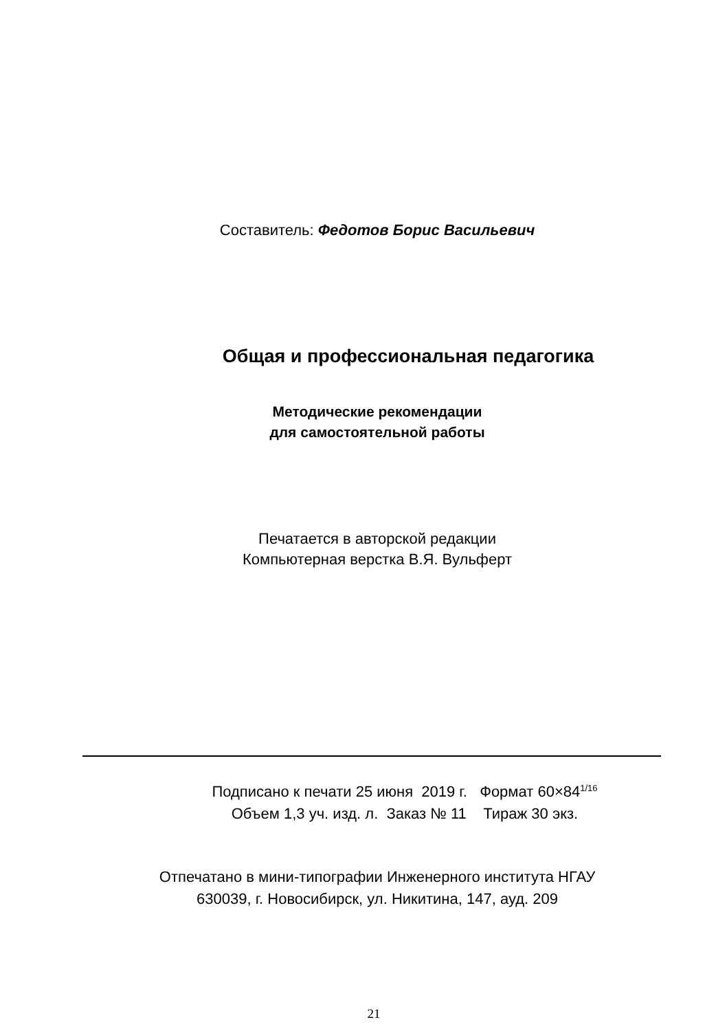Составитель: Федотов Борис Васильевич
Общая и профессиональная педагогика
Методические рекомендации
для самостоятельной работы
Печатается в авторской редакции
Компьютерная верстка В.Я. Вульферт
Подписано к печати 25 июня 2019 г. Формат 60×84<sup>1/16</sup>
Объем 1,3 уч. изд. л. Заказ № 11 Тираж 30 экз.
Отпечатано в мини-типографии Инженерного института НГАУ
630039, г. Новосибирск, ул. Никитина, 147, ауд. 209
21